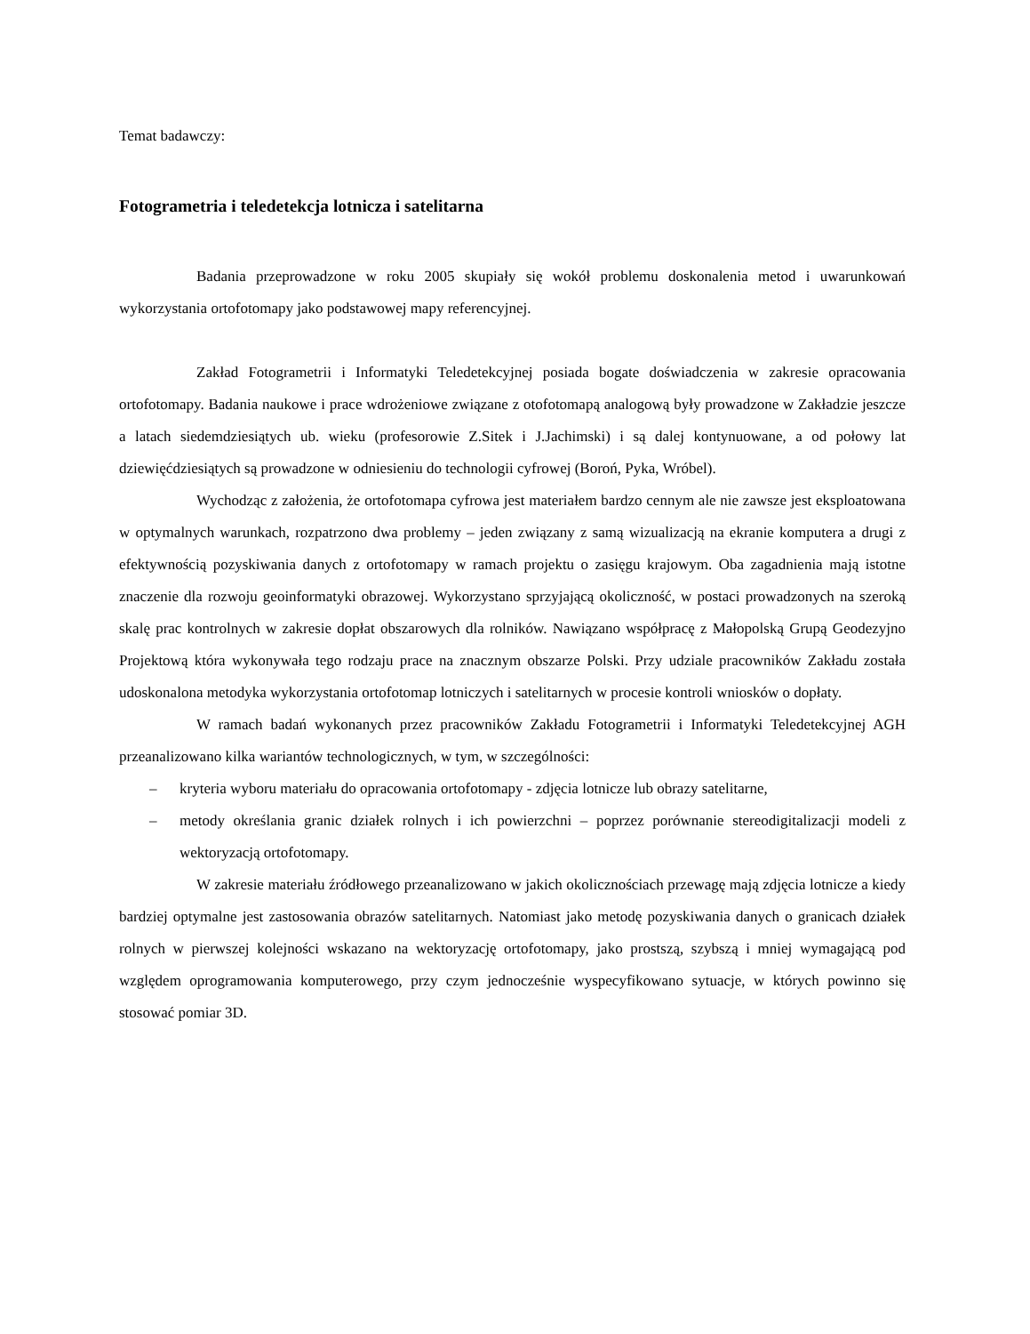Temat badawczy:
Fotogrametria i teledetekcja lotnicza i satelitarna
Badania przeprowadzone w roku 2005 skupiały się wokół problemu doskonalenia metod i uwarunkowań wykorzystania ortofotomapy jako podstawowej mapy referencyjnej.
Zakład Fotogrametrii i Informatyki Teledetekcyjnej posiada bogate doświadczenia w zakresie opracowania ortofotomapy. Badania naukowe i prace wdrożeniowe związane z otofotomapą analogową były prowadzone w Zakładzie jeszcze a latach siedemdziesiątych ub. wieku (profesorowie Z.Sitek i J.Jachimski) i są dalej kontynuowane, a od połowy lat dziewięćdziesiątych są prowadzone w odniesieniu do technologii cyfrowej (Boroń, Pyka, Wróbel).
Wychodząc z założenia, że ortofotomapa cyfrowa jest materiałem bardzo cennym ale nie zawsze jest eksploatowana w optymalnych warunkach, rozpatrzono dwa problemy – jeden związany z samą wizualizacją na ekranie komputera a drugi z efektywnością pozyskiwania danych z ortofotomapy w ramach projektu o zasięgu krajowym. Oba zagadnienia mają istotne znaczenie dla rozwoju geoinformatyki obrazowej. Wykorzystano sprzyjającą okoliczność, w postaci prowadzonych na szeroką skalę prac kontrolnych w zakresie dopłat obszarowych dla rolników. Nawiązano współpracę z Małopolską Grupą Geodezyjno Projektową która wykonywała tego rodzaju prace na znacznym obszarze Polski. Przy udziale pracowników Zakładu została udoskonalona metodyka wykorzystania ortofotomap lotniczych i satelitarnych w procesie kontroli wniosków o dopłaty.
W ramach badań wykonanych przez pracowników Zakładu Fotogrametrii i Informatyki Teledetekcyjnej AGH przeanalizowano kilka wariantów technologicznych, w tym, w szczególności:
– kryteria wyboru materiału do opracowania ortofotomapy - zdjęcia lotnicze lub obrazy satelitarne,
– metody określania granic działek rolnych i ich powierzchni – poprzez porównanie stereodigitalizacji modeli z wektoryzacją ortofotomapy.
W zakresie materiału źródłowego przeanalizowano w jakich okolicznościach przewagę mają zdjęcia lotnicze a kiedy bardziej optymalne jest zastosowania obrazów satelitarnych. Natomiast jako metodę pozyskiwania danych o granicach działek rolnych w pierwszej kolejności wskazano na wektoryzację ortofotomapy, jako prostszą, szybszą i mniej wymagającą pod względem oprogramowania komputerowego, przy czym jednocześnie wyspecyfikowano sytuacje, w których powinno się stosować pomiar 3D.